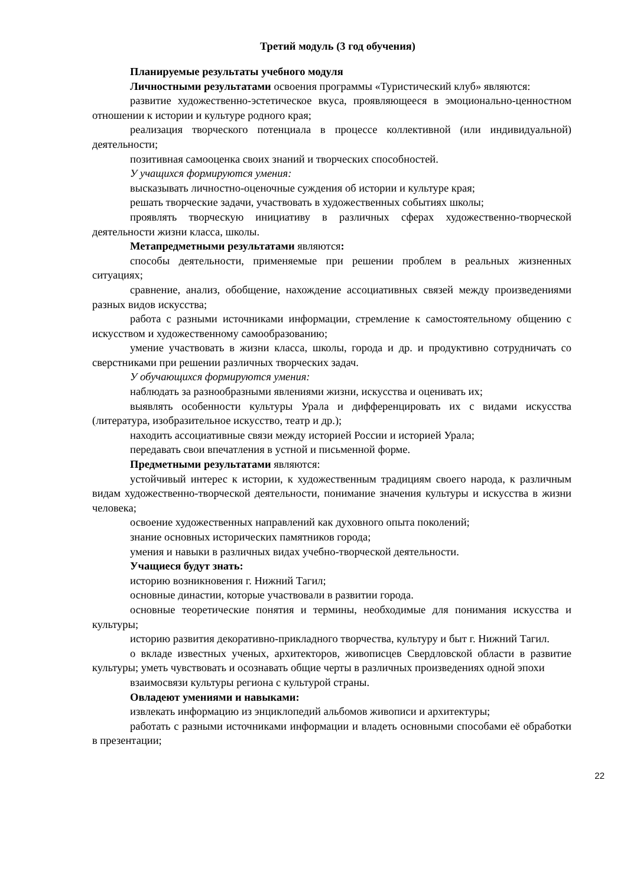Третий модуль (3 год обучения)
Планируемые результаты учебного модуля
Личностными результатами освоения программы «Туристический клуб» являются:
развитие художественно-эстетическое вкуса, проявляющееся в эмоционально-ценностном отношении к истории и культуре родного края;
реализация творческого потенциала в процессе коллективной (или индивидуальной) деятельности;
позитивная самооценка своих знаний и творческих способностей.
У учащихся формируются умения:
высказывать личностно-оценочные суждения об истории и культуре края;
решать творческие задачи, участвовать в художественных событиях школы;
проявлять творческую инициативу в различных сферах художественно-творческой деятельности жизни класса, школы.
Метапредметными результатами являются:
способы деятельности, применяемые при решении проблем в реальных жизненных ситуациях;
сравнение, анализ, обобщение, нахождение ассоциативных связей между произведениями разных видов искусства;
работа с разными источниками информации, стремление к самостоятельному общению с искусством и художественному самообразованию;
умение участвовать в жизни класса, школы, города и др. и продуктивно сотрудничать со сверстниками при решении различных творческих задач.
У обучающихся формируются умения:
наблюдать за разнообразными явлениями жизни, искусства и оценивать их;
выявлять особенности культуры Урала и дифференцировать их с видами искусства (литература, изобразительное искусство, театр и др.);
находить ассоциативные связи между историей России и историей Урала;
передавать свои впечатления в устной и письменной форме.
Предметными результатами являются:
устойчивый интерес к истории, к художественным традициям своего народа, к различным видам художественно-творческой деятельности, понимание значения культуры и искусства в жизни человека;
освоение художественных направлений как духовного опыта поколений;
знание основных исторических памятников города;
умения и навыки в различных видах учебно-творческой деятельности.
Учащиеся будут знать:
историю возникновения г. Нижний Тагил;
основные династии, которые участвовали в развитии города.
основные теоретические понятия и термины, необходимые для понимания искусства и культуры;
историю развития декоративно-прикладного творчества, культуру и быт г. Нижний Тагил.
о вкладе известных ученых, архитекторов, живописцев Свердловской области в развитие культуры; уметь чувствовать и осознавать общие черты в различных произведениях одной эпохи
взаимосвязи культуры региона с культурой страны.
Овладеют умениями и навыками:
извлекать информацию из энциклопедий альбомов живописи и архитектуры;
работать с разными источниками информации и владеть основными способами её обработки в презентации;
22